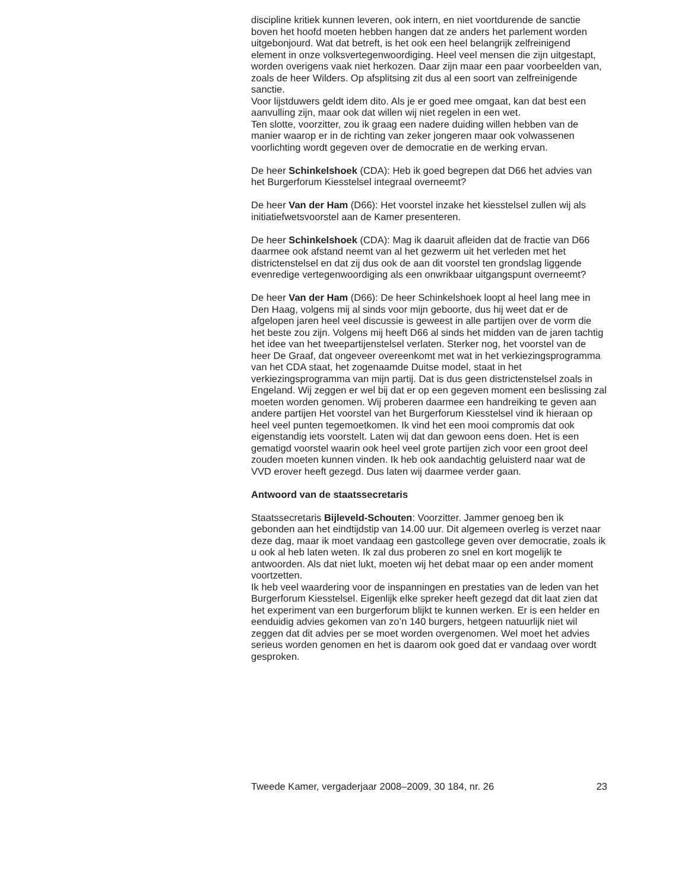discipline kritiek kunnen leveren, ook intern, en niet voortdurende de sanctie boven het hoofd moeten hebben hangen dat ze anders het parlement worden uitgebonjourd. Wat dat betreft, is het ook een heel belangrijk zelfreinigend element in onze volksvertegenwoordiging. Heel veel mensen die zijn uitgestapt, worden overigens vaak niet herkozen. Daar zijn maar een paar voorbeelden van, zoals de heer Wilders. Op afsplitsing zit dus al een soort van zelfreinigende sanctie.
Voor lijstduwers geldt idem dito. Als je er goed mee omgaat, kan dat best een aanvulling zijn, maar ook dat willen wij niet regelen in een wet.
Ten slotte, voorzitter, zou ik graag een nadere duiding willen hebben van de manier waarop er in de richting van zeker jongeren maar ook volwassenen voorlichting wordt gegeven over de democratie en de werking ervan.
De heer Schinkelshoek (CDA): Heb ik goed begrepen dat D66 het advies van het Burgerforum Kiesstelsel integraal overneemt?
De heer Van der Ham (D66): Het voorstel inzake het kiesstelsel zullen wij als initiatiefwetsvoorstel aan de Kamer presenteren.
De heer Schinkelshoek (CDA): Mag ik daaruit afleiden dat de fractie van D66 daarmee ook afstand neemt van al het gezwerm uit het verleden met het districtenstelsel en dat zij dus ook de aan dit voorstel ten grondslag liggende evenredige vertegenwoordiging als een onwrikbaar uitgangspunt overneemt?
De heer Van der Ham (D66): De heer Schinkelshoek loopt al heel lang mee in Den Haag, volgens mij al sinds voor mijn geboorte, dus hij weet dat er de afgelopen jaren heel veel discussie is geweest in alle partijen over de vorm die het beste zou zijn. Volgens mij heeft D66 al sinds het midden van de jaren tachtig het idee van het tweepartijenstelsel verlaten. Sterker nog, het voorstel van de heer De Graaf, dat ongeveer overeenkomt met wat in het verkiezingsprogramma van het CDA staat, het zogenaamde Duitse model, staat in het verkiezingsprogramma van mijn partij. Dat is dus geen districtenstelsel zoals in Engeland. Wij zeggen er wel bij dat er op een gegeven moment een beslissing zal moeten worden genomen. Wij proberen daarmee een handreiking te geven aan andere partijen Het voorstel van het Burgerforum Kiesstelsel vind ik hieraan op heel veel punten tegemoetkomen. Ik vind het een mooi compromis dat ook eigenstandig iets voorstelt. Laten wij dat dan gewoon eens doen. Het is een gematigd voorstel waarin ook heel veel grote partijen zich voor een groot deel zouden moeten kunnen vinden. Ik heb ook aandachtig geluisterd naar wat de VVD erover heeft gezegd. Dus laten wij daarmee verder gaan.
Antwoord van de staatssecretaris
Staatssecretaris Bijleveld-Schouten: Voorzitter. Jammer genoeg ben ik gebonden aan het eindtijdstip van 14.00 uur. Dit algemeen overleg is verzet naar deze dag, maar ik moet vandaag een gastcollege geven over democratie, zoals ik u ook al heb laten weten. Ik zal dus proberen zo snel en kort mogelijk te antwoorden. Als dat niet lukt, moeten wij het debat maar op een ander moment voortzetten.
Ik heb veel waardering voor de inspanningen en prestaties van de leden van het Burgerforum Kiesstelsel. Eigenlijk elke spreker heeft gezegd dat dit laat zien dat het experiment van een burgerforum blijkt te kunnen werken. Er is een helder en eenduidig advies gekomen van zo’n 140 burgers, hetgeen natuurlijk niet wil zeggen dat dit advies per se moet worden overgenomen. Wel moet het advies serieus worden genomen en het is daarom ook goed dat er vandaag over wordt gesproken.
Tweede Kamer, vergaderjaar 2008–2009, 30 184, nr. 26 23